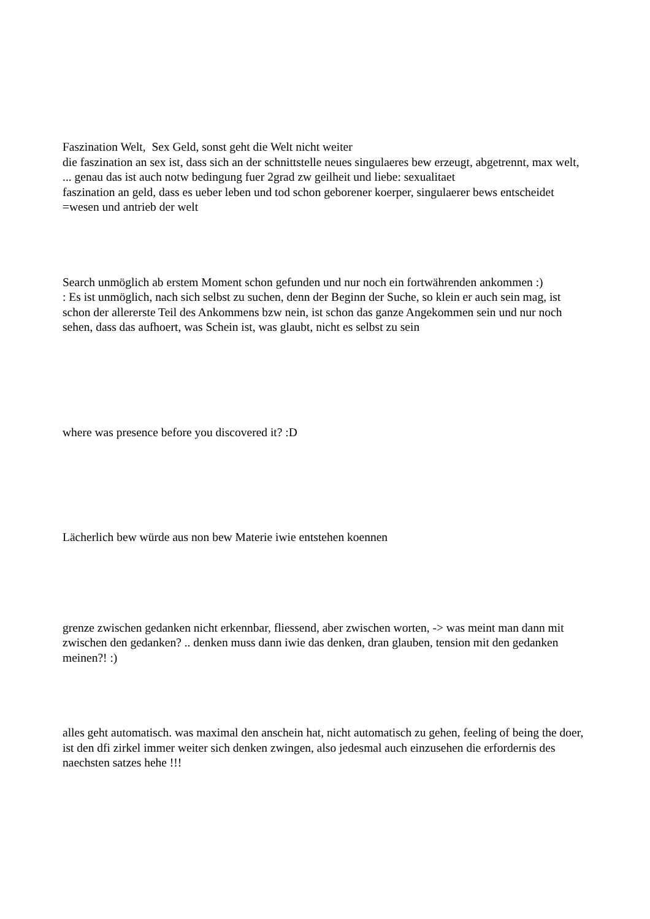Faszination Welt, Sex Geld, sonst geht die Welt nicht weiter
die faszination an sex ist, dass sich an der schnittstelle neues singulaeres bew erzeugt, abgetrennt, max welt, ... genau das ist auch notw bedingung fuer 2grad zw geilheit und liebe: sexualitaet
faszination an geld, dass es ueber leben und tod schon geborener koerper, singulaerer bews entscheidet
=wesen und antrieb der welt
Search unmöglich ab erstem Moment schon gefunden und nur noch ein fortwährenden ankommen :)
: Es ist unmöglich, nach sich selbst zu suchen, denn der Beginn der Suche, so klein er auch sein mag, ist schon der allererste Teil des Ankommens bzw nein, ist schon das ganze Angekommen sein und nur noch sehen, dass das aufhoert, was Schein ist, was glaubt, nicht es selbst zu sein
where was presence before you discovered it? :D
Lächerlich bew würde aus non bew Materie iwie entstehen koennen
grenze zwischen gedanken nicht erkennbar, fliessend, aber zwischen worten, -> was meint man dann mit zwischen den gedanken? .. denken muss dann iwie das denken, dran glauben, tension mit den gedanken meinen?! :)
alles geht automatisch. was maximal den anschein hat, nicht automatisch zu gehen, feeling of being the doer, ist den dfi zirkel immer weiter sich denken zwingen, also jedesmal auch einzusehen die erfordernis des naechsten satzes hehe !!!